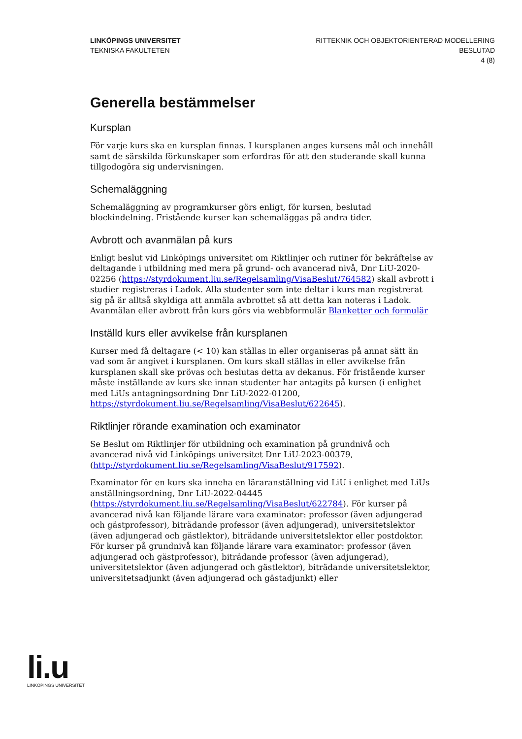LINKÖPINGS UNIVERSITET
TEKNISKA FAKULTETEN
RITTEKNIK OCH OBJEKTORIENTERAD MODELLERING
BESLUTAD
4 (8)
Generella bestämmelser
Kursplan
För varje kurs ska en kursplan finnas. I kursplanen anges kursens mål och innehåll samt de särskilda förkunskaper som erfordras för att den studerande skall kunna tillgodogöra sig undervisningen.
Schemaläggning
Schemaläggning av programkurser görs enligt, för kursen, beslutad blockindelning. Fristående kurser kan schemaläggas på andra tider.
Avbrott och avanmälan på kurs
Enligt beslut vid Linköpings universitet om Riktlinjer och rutiner för bekräftelse av deltagande i utbildning med mera på grund- och avancerad nivå, Dnr LiU-2020-02256 (https://styrdokument.liu.se/Regelsamling/VisaBeslut/764582) skall avbrott i studier registreras i Ladok. Alla studenter som inte deltar i kurs man registrerat sig på är alltså skyldiga att anmäla avbrottet så att detta kan noteras i Ladok. Avanmälan eller avbrott från kurs görs via webbformulär Blanketter och formulär
Inställd kurs eller avvikelse från kursplanen
Kurser med få deltagare (< 10) kan ställas in eller organiseras på annat sätt än vad som är angivet i kursplanen. Om kurs skall ställas in eller avvikelse från kursplanen skall ske prövas och beslutas detta av dekanus. För fristående kurser måste inställande av kurs ske innan studenter har antagits på kursen (i enlighet med LiUs antagningsordning Dnr LiU-2022-01200, https://styrdokument.liu.se/Regelsamling/VisaBeslut/622645).
Riktlinjer rörande examination och examinator
Se Beslut om Riktlinjer för utbildning och examination på grundnivå och avancerad nivå vid Linköpings universitet Dnr LiU-2023-00379, (http://styrdokument.liu.se/Regelsamling/VisaBeslut/917592).
Examinator för en kurs ska inneha en läraranställning vid LiU i enlighet med LiUs anställningsordning, Dnr LiU-2022-04445 (https://styrdokument.liu.se/Regelsamling/VisaBeslut/622784). För kurser på avancerad nivå kan följande lärare vara examinator: professor (även adjungerad och gästprofessor), biträdande professor (även adjungerad), universitetslektor (även adjungerad och gästlektor), biträdande universitetslektor eller postdoktor. För kurser på grundnivå kan följande lärare vara examinator: professor (även adjungerad och gästprofessor), biträdande professor (även adjungerad), universitetslektor (även adjungerad och gästlektor), biträdande universitetslektor, universitetsadjunkt (även adjungerad och gästadjunkt) eller
li.u
LINKÖPINGS UNIVERSITET